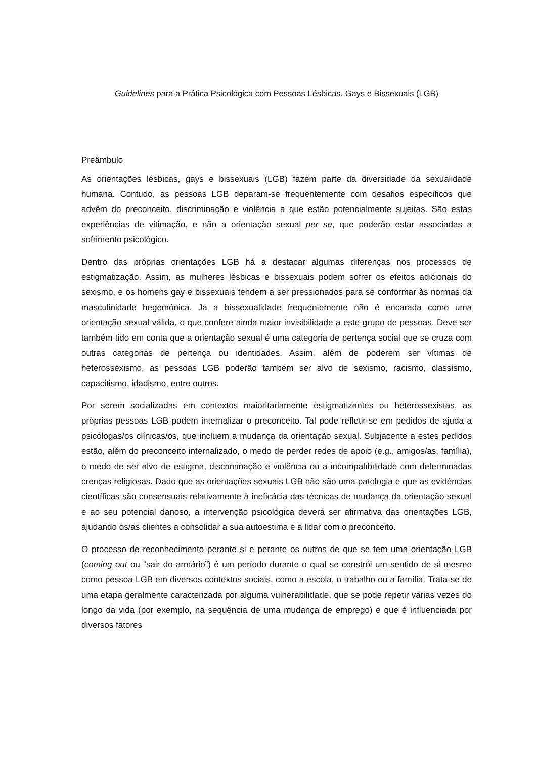Guidelines para a Prática Psicológica com Pessoas Lésbicas, Gays e Bissexuais (LGB)
Preâmbulo
As orientações lésbicas, gays e bissexuais (LGB) fazem parte da diversidade da sexualidade humana. Contudo, as pessoas LGB deparam-se frequentemente com desafios específicos que advêm do preconceito, discriminação e violência a que estão potencialmente sujeitas. São estas experiências de vitimação, e não a orientação sexual per se, que poderão estar associadas a sofrimento psicológico.
Dentro das próprias orientações LGB há a destacar algumas diferenças nos processos de estigmatização. Assim, as mulheres lésbicas e bissexuais podem sofrer os efeitos adicionais do sexismo, e os homens gay e bissexuais tendem a ser pressionados para se conformar às normas da masculinidade hegemónica. Já a bissexualidade frequentemente não é encarada como uma orientação sexual válida, o que confere ainda maior invisibilidade a este grupo de pessoas. Deve ser também tido em conta que a orientação sexual é uma categoria de pertença social que se cruza com outras categorias de pertença ou identidades. Assim, além de poderem ser vítimas de heterossexismo, as pessoas LGB poderão também ser alvo de sexismo, racismo, classismo, capacitismo, idadismo, entre outros.
Por serem socializadas em contextos maioritariamente estigmatizantes ou heterossexistas, as próprias pessoas LGB podem internalizar o preconceito. Tal pode refletir-se em pedidos de ajuda a psicólogas/os clínicas/os, que incluem a mudança da orientação sexual. Subjacente a estes pedidos estão, além do preconceito internalizado, o medo de perder redes de apoio (e.g., amigos/as, família), o medo de ser alvo de estigma, discriminação e violência ou a incompatibilidade com determinadas crenças religiosas. Dado que as orientações sexuais LGB não são uma patologia e que as evidências científicas são consensuais relativamente à ineficácia das técnicas de mudança da orientação sexual e ao seu potencial danoso, a intervenção psicológica deverá ser afirmativa das orientações LGB, ajudando os/as clientes a consolidar a sua autoestima e a lidar com o preconceito.
O processo de reconhecimento perante si e perante os outros de que se tem uma orientação LGB (coming out ou “sair do armário”) é um período durante o qual se constrói um sentido de si mesmo como pessoa LGB em diversos contextos sociais, como a escola, o trabalho ou a família. Trata-se de uma etapa geralmente caracterizada por alguma vulnerabilidade, que se pode repetir várias vezes do longo da vida (por exemplo, na sequência de uma mudança de emprego) e que é influenciada por diversos fatores